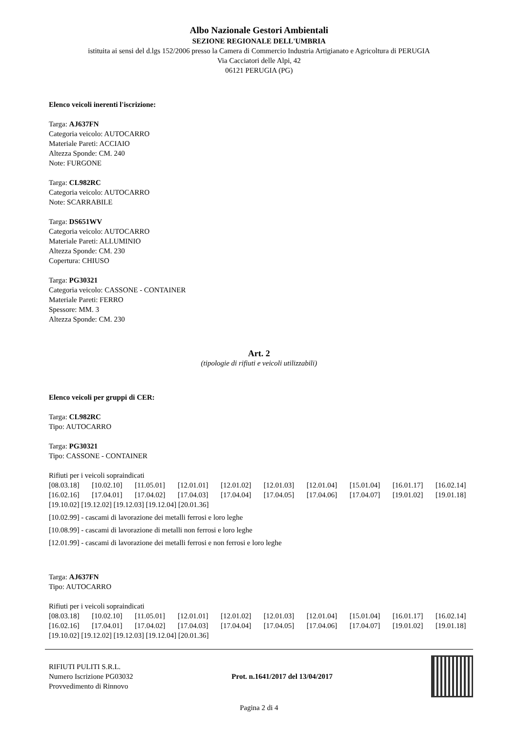Albo Nazionale Gestori Ambientali
SEZIONE REGIONALE DELL'UMBRIA
istituita ai sensi del d.lgs 152/2006 presso la Camera di Commercio Industria Artigianato e Agricoltura di PERUGIA
Via Cacciatori delle Alpi, 42
06121 PERUGIA (PG)
Elenco veicoli inerenti l'iscrizione:
Targa: AJ637FN
Categoria veicolo: AUTOCARRO
Materiale Pareti: ACCIAIO
Altezza Sponde: CM. 240
Note: FURGONE
Targa: CL982RC
Categoria veicolo: AUTOCARRO
Note: SCARRABILE
Targa: DS651WV
Categoria veicolo: AUTOCARRO
Materiale Pareti: ALLUMINIO
Altezza Sponde: CM. 230
Copertura: CHIUSO
Targa: PG30321
Categoria veicolo: CASSONE - CONTAINER
Materiale Pareti: FERRO
Spessore: MM. 3
Altezza Sponde: CM. 230
Art. 2
(tipologie di rifiuti e veicoli utilizzabili)
Elenco veicoli per gruppi di CER:
Targa: CL982RC
Tipo: AUTOCARRO
Targa: PG30321
Tipo: CASSONE - CONTAINER
Rifiuti per i veicoli sopraindicati
[08.03.18] [10.02.10] [11.05.01] [12.01.01] [12.01.02] [12.01.03] [12.01.04] [15.01.04] [16.01.17] [16.02.14] [16.02.16] [17.04.01] [17.04.02] [17.04.03] [17.04.04] [17.04.05] [17.04.06] [17.04.07] [19.01.02] [19.01.18]
[19.10.02] [19.12.02] [19.12.03] [19.12.04] [20.01.36]
[10.02.99] - cascami di lavorazione dei metalli ferrosi e loro leghe
[10.08.99] - cascami di lavorazione di metalli non ferrosi e loro leghe
[12.01.99] - cascami di lavorazione dei metalli ferrosi e non ferrosi e loro leghe
Targa: AJ637FN
Tipo: AUTOCARRO
Rifiuti per i veicoli sopraindicati
[08.03.18] [10.02.10] [11.05.01] [12.01.01] [12.01.02] [12.01.03] [12.01.04] [15.01.04] [16.01.17] [16.02.14] [16.02.16] [17.04.01] [17.04.02] [17.04.03] [17.04.04] [17.04.05] [17.04.06] [17.04.07] [19.01.02] [19.01.18]
[19.10.02] [19.12.02] [19.12.03] [19.12.04] [20.01.36]
RIFIUTI PULITI S.R.L.
Numero Iscrizione PG03032
Provvedimento di Rinnovo
Prot. n.1641/2017 del 13/04/2017
Pagina 2 di 4